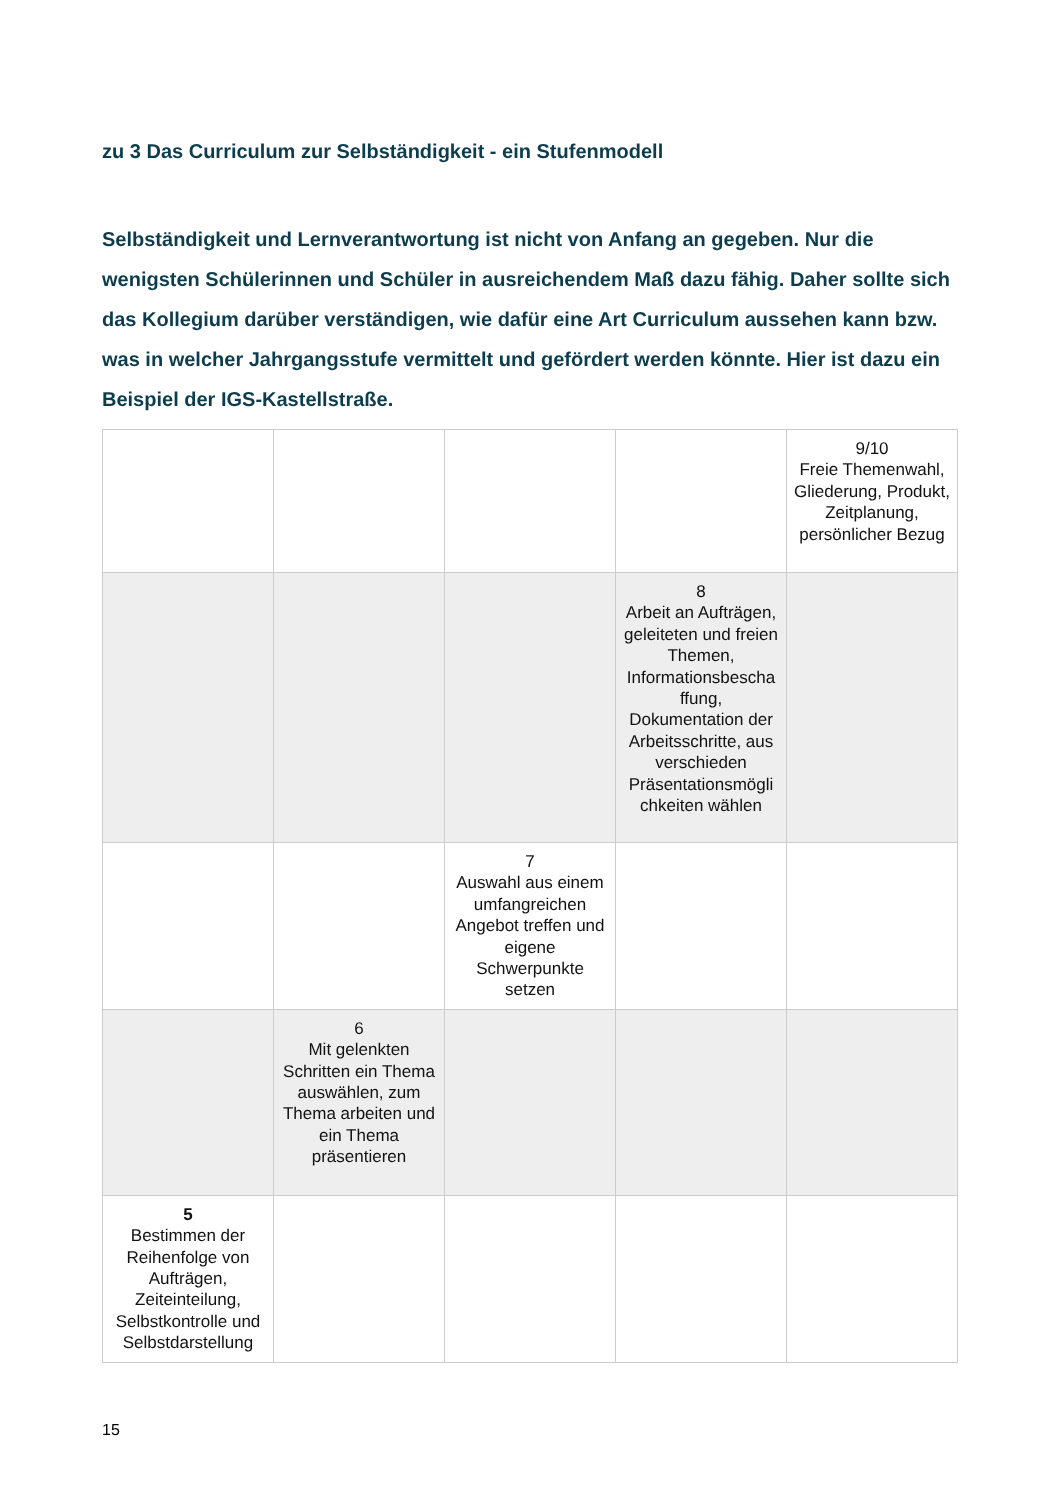zu 3 Das Curriculum zur Selbständigkeit - ein Stufenmodell
Selbständigkeit und Lernverantwortung ist nicht von Anfang an gegeben. Nur die wenigsten Schülerinnen und Schüler in ausreichendem Maß dazu fähig. Daher sollte sich das Kollegium darüber verständigen, wie dafür eine Art Curriculum aussehen kann bzw. was in welcher Jahrgangsstufe vermittelt und gefördert werden könnte. Hier ist dazu ein Beispiel der IGS-Kastellstraße.
| | | | | 9/10 Freie Themenwahl, Gliederung, Produkt, Zeitplanung, persönlicher Bezug |
| | | | 8 Arbeit an Aufträgen, geleiteten und freien Themen, Informationsbescha ffung, Dokumentation der Arbeitsschritte, aus verschieden Präsentationsmögli chkeiten wählen | |
| | | 7 Auswahl aus einem umfangreichen Angebot treffen und eigene Schwerpunkte setzen | | |
| | 6 Mit gelenkten Schritten ein Thema auswählen, zum Thema arbeiten und ein Thema präsentieren | | | |
| 5 Bestimmen der Reihenfolge von Aufträgen, Zeiteinteilung, Selbstkontrolle und Selbstdarstellung | | | | |
15